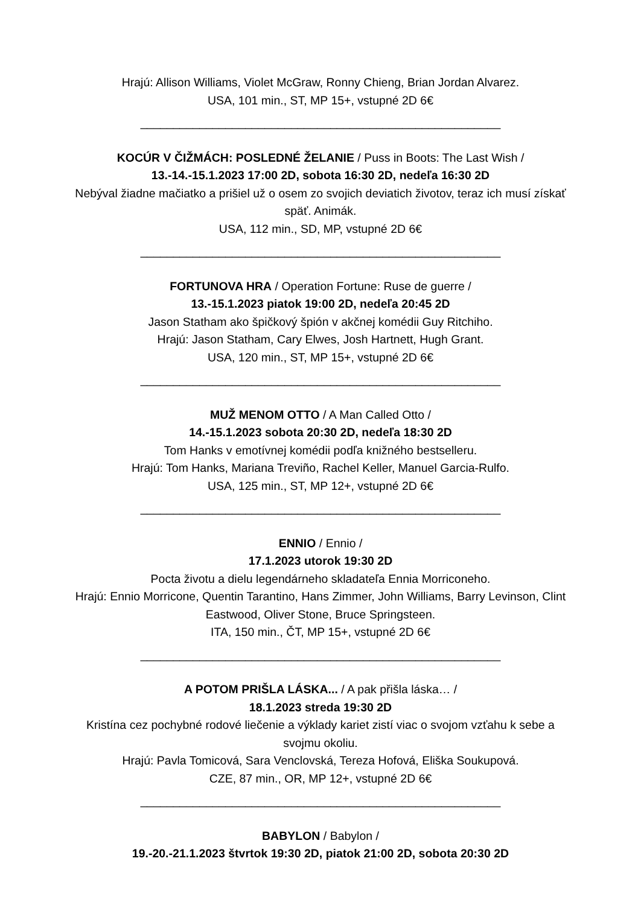Hrajú: Allison Williams, Violet McGraw, Ronny Chieng, Brian Jordan Alvarez.
USA, 101 min., ST, MP 15+, vstupné 2D 6€
_______________________________________________________
KOCÚR V ČIŽMÁCH: POSLEDNÉ ŽELANIE / Puss in Boots: The Last Wish /
13.-14.-15.1.2023 17:00 2D, sobota 16:30 2D, nedeľa 16:30 2D
Nebýval žiadne mačiatko a prišiel už o osem zo svojich deviatich životov, teraz ich musí získať späť. Animák.
USA, 112 min., SD, MP, vstupné 2D 6€
_______________________________________________________
FORTUNOVA HRA / Operation Fortune: Ruse de guerre /
13.-15.1.2023 piatok 19:00 2D, nedeľa 20:45 2D
Jason Statham ako špičkový špión v akčnej komédii Guy Ritchiho.
Hrajú: Jason Statham, Cary Elwes, Josh Hartnett, Hugh Grant.
USA, 120 min., ST, MP 15+, vstupné 2D 6€
_______________________________________________________
MUŽ MENOM OTTO / A Man Called Otto /
14.-15.1.2023 sobota 20:30 2D, nedeľa 18:30 2D
Tom Hanks v emotívnej komédii podľa knižného bestselleru.
Hrajú: Tom Hanks, Mariana Treviño, Rachel Keller, Manuel Garcia-Rulfo.
USA, 125 min., ST, MP 12+, vstupné 2D 6€
_______________________________________________________
ENNIO / Ennio /
17.1.2023 utorok 19:30 2D
Pocta životu a dielu legendárneho skladateľa Ennia Morriconeho.
Hrajú: Ennio Morricone, Quentin Tarantino, Hans Zimmer, John Williams, Barry Levinson, Clint Eastwood, Oliver Stone, Bruce Springsteen.
ITA, 150 min., ČT, MP 15+, vstupné 2D 6€
_______________________________________________________
A POTOM PRIŠLA LÁSKA... / A pak přišla láska… /
18.1.2023 streda 19:30 2D
Kristína cez pochybné rodové liečenie a výklady kariet zistí viac o svojom vzťahu k sebe a svojmu okoliu.
Hrajú: Pavla Tomicová, Sara Venclovská, Tereza Hofová, Eliška Soukupová.
CZE, 87 min., OR, MP 12+, vstupné 2D 6€
_______________________________________________________
BABYLON / Babylon /
19.-20.-21.1.2023 štvrtok 19:30 2D, piatok 21:00 2D, sobota 20:30 2D